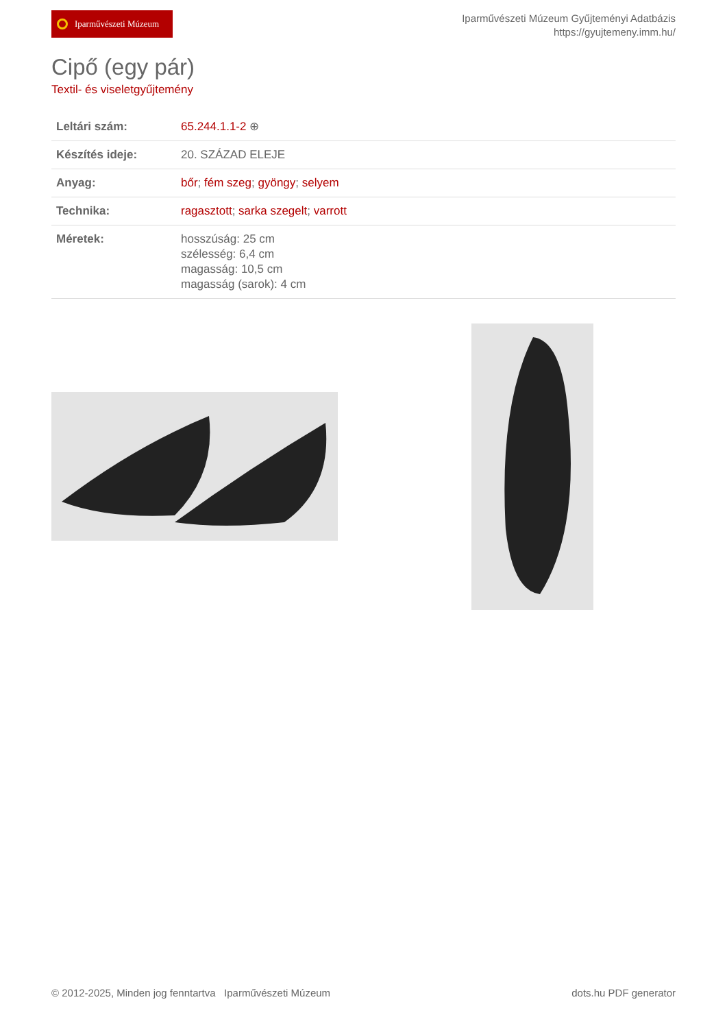Iparművészeti Múzeum
Iparművészeti Múzeum Gyűjteményi Adatbázis
https://gyujtemeny.imm.hu/
Cipő (egy pár)
Textil- és viseletgyűjtemény
| Leltári szám: | 65.244.1.1-2 ⊕ |
| Készítés ideje: | 20. SZÁZAD ELEJE |
| Anyag: | bőr ; fém szeg ; gyöngy ; selyem |
| Technika: | ragasztott ; sarka szegelt ; varrott |
| Méretek: | hosszúság: 25 cm szélesség: 6,4 cm magasság: 10,5 cm magasság (sarok): 4 cm |
© 2012-2025, Minden jog fenntartva Iparművészeti Múzeum
dots.hu PDF generator